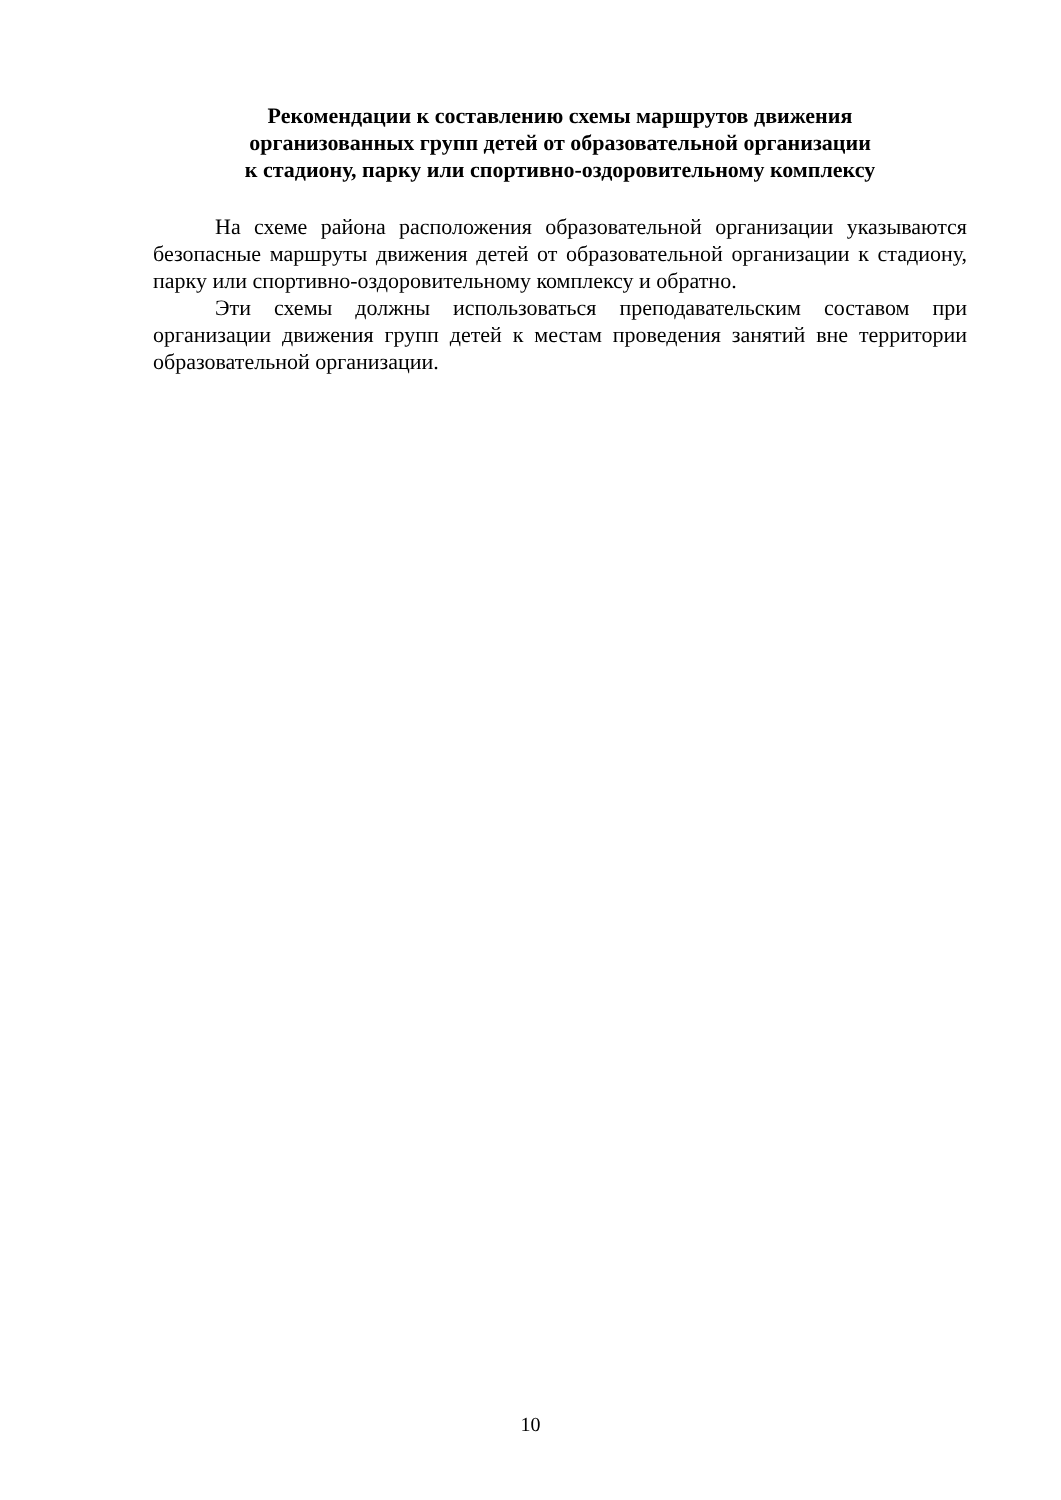Рекомендации к составлению схемы маршрутов движения
организованных групп детей от образовательной организации
к стадиону, парку или спортивно-оздоровительному комплексу
На схеме района расположения образовательной организации указываются безопасные маршруты движения детей от образовательной организации к стадиону, парку или спортивно-оздоровительному комплексу и обратно.
Эти схемы должны использоваться преподавательским составом при организации движения групп детей к местам проведения занятий вне территории образовательной организации.
10